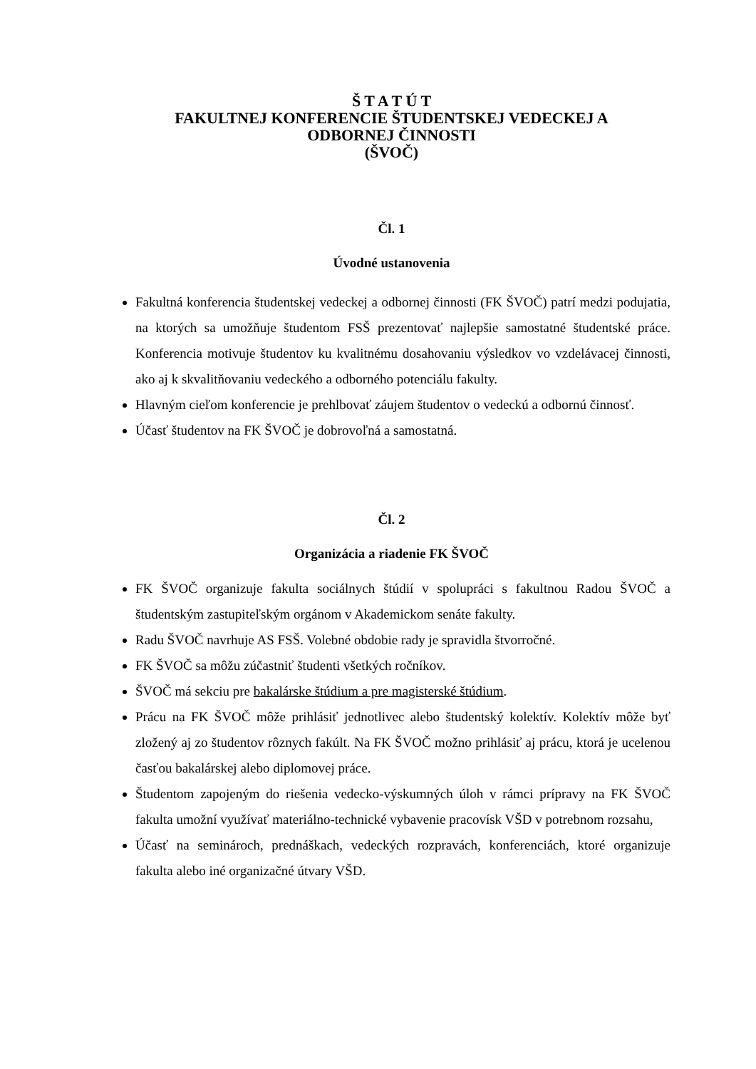Š T A T Ú T
FAKULTNEJ KONFERENCIE ŠTUDENTSKEJ VEDECKEJ A
ODBORNEJ ČINNOSTI
(ŠVOČ)
Čl. 1
Úvodné ustanovenia
Fakultná konferencia študentskej vedeckej a odbornej činnosti (FK ŠVOČ) patrí medzi podujatia, na ktorých sa umožňuje študentom FSŠ prezentovať najlepšie samostatné študentské práce. Konferencia motivuje študentov ku kvalitnému dosahovaniu výsledkov vo vzdelávacej činnosti, ako aj k skvalitňovaniu vedeckého a odborného potenciálu fakulty.
Hlavným cieľom konferencie je prehlbovať záujem študentov o vedeckú a odbornú činnosť.
Účasť študentov na FK ŠVOČ je dobrovoľná a samostatná.
Čl. 2
Organizácia a riadenie FK ŠVOČ
FK ŠVOČ organizuje fakulta sociálnych štúdií v spolupráci s fakultnou Radou ŠVOČ a študentským zastupiteľským orgánom v Akademickom senáte fakulty.
Radu ŠVOČ navrhuje AS FSŠ. Volebné obdobie rady je spravidla štvorročné.
FK ŠVOČ sa môžu zúčastniť študenti všetkých ročníkov.
ŠVOČ má sekciu pre bakalárske štúdium a pre magisterské štúdium.
Prácu na FK ŠVOČ môže prihlásiť jednotlivec alebo študentský kolektív. Kolektív môže byť zložený aj zo študentov rôznych fakúlt. Na FK ŠVOČ možno prihlásiť aj prácu, ktorá je ucelenou časťou bakalárskej alebo diplomovej práce.
Študentom zapojeným do riešenia vedecko-výskumných úloh v rámci prípravy na FK ŠVOČ fakulta umožní využívať materiálno-technické vybavenie pracovísk VŠD v potrebnom rozsahu,
Účasť na seminároch, prednáškach, vedeckých rozpravách, konferenciách, ktoré organizuje fakulta alebo iné organizačné útvary VŠD.